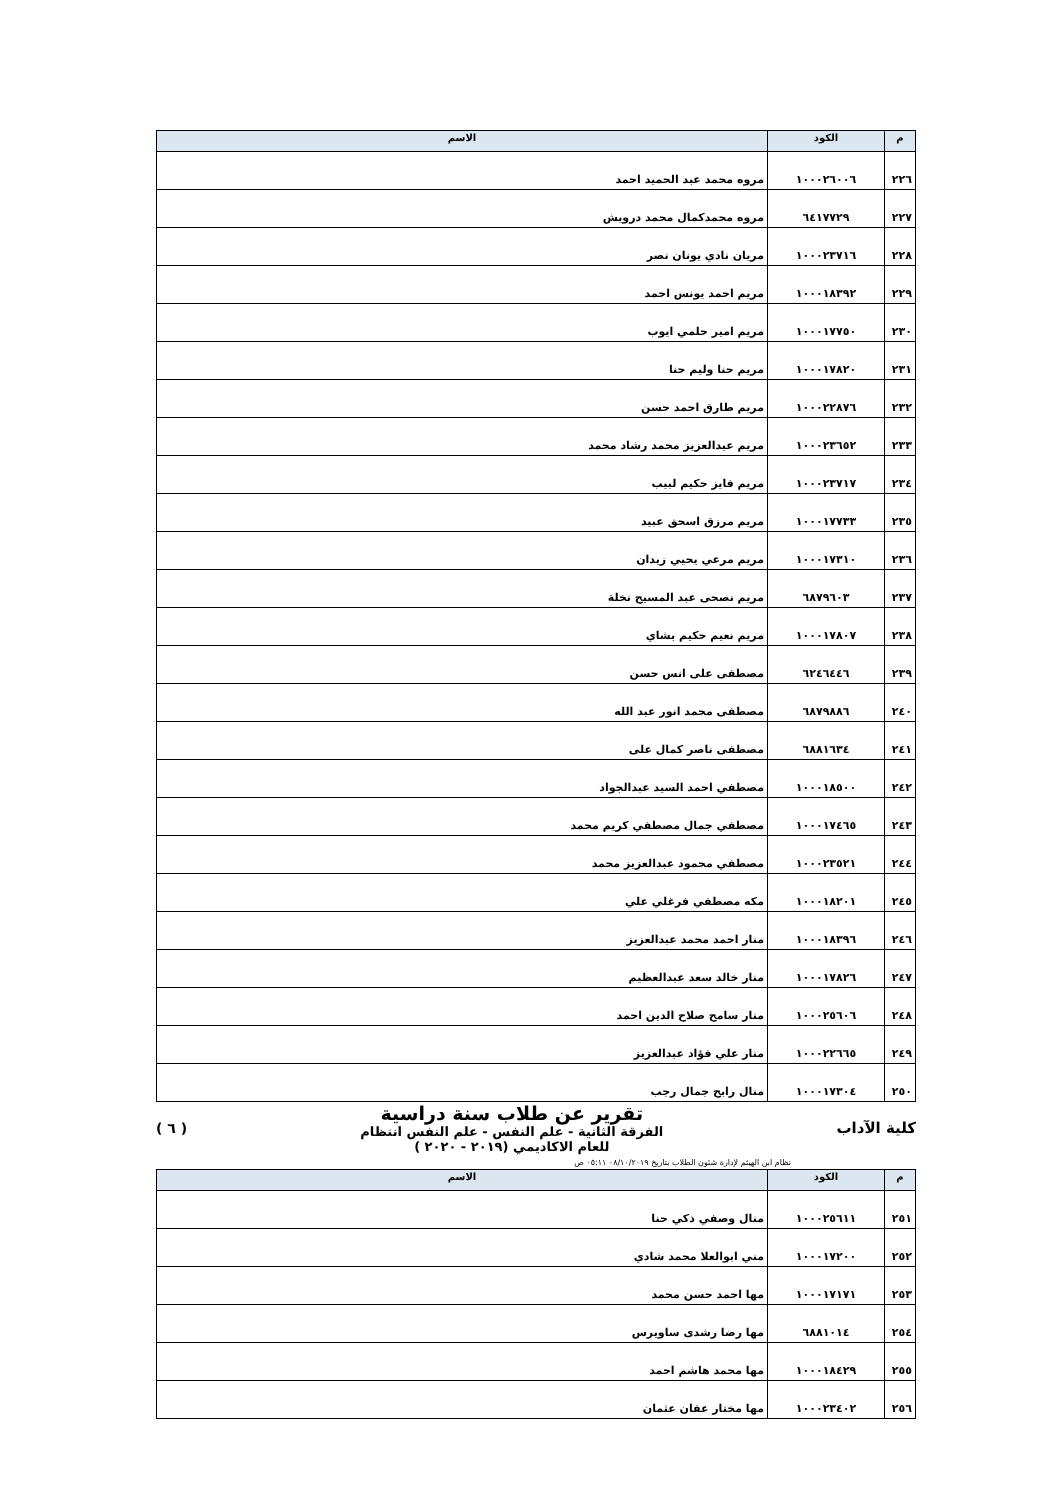| م | الكود | الاسم |
| --- | --- | --- |
| ٢٢٦ | ١٠٠٠٢٦٠٠٦ | مروه محمد عبد الحميد احمد |
| ٢٢٧ | ٦٤١٧٧٢٩ | مروه محمدكمال محمد درويش |
| ٢٢٨ | ١٠٠٠٢٣٧١٦ | مريان نادي يونان نصر |
| ٢٢٩ | ١٠٠٠١٨٣٩٢ | مريم احمد يونس احمد |
| ٢٣٠ | ١٠٠٠١٧٧٥٠ | مريم امير حلمي ايوب |
| ٢٣١ | ١٠٠٠١٧٨٢٠ | مريم حنا وليم حنا |
| ٢٣٢ | ١٠٠٠٢٢٨٧٦ | مريم طارق احمد حسن |
| ٢٣٣ | ١٠٠٠٢٣٦٥٢ | مريم عبدالعزيز محمد رشاد محمد |
| ٢٣٤ | ١٠٠٠٢٣٧١٧ | مريم فايز حكيم لبيب |
| ٢٣٥ | ١٠٠٠١٧٧٣٣ | مريم مرزق اسحق عبيد |
| ٢٣٦ | ١٠٠٠١٧٣١٠ | مريم مرعي يحيي زيدان |
| ٢٣٧ | ٦٨٧٩٦٠٣ | مريم نصحى عبد المسيح نخلة |
| ٢٣٨ | ١٠٠٠١٧٨٠٧ | مريم نعيم حكيم بشاي |
| ٢٣٩ | ٦٢٤٦٤٤٦ | مصطفى على انس حسن |
| ٢٤٠ | ٦٨٧٩٨٨٦ | مصطفى محمد انور عبد الله |
| ٢٤١ | ٦٨٨١٦٣٤ | مصطفى ناصر كمال على |
| ٢٤٢ | ١٠٠٠١٨٥٠٠ | مصطفي احمد السيد عبدالجواد |
| ٢٤٣ | ١٠٠٠١٧٤٦٥ | مصطفي جمال مصطفي كريم محمد |
| ٢٤٤ | ١٠٠٠٢٣٥٢١ | مصطفي محمود عبدالعزيز محمد |
| ٢٤٥ | ١٠٠٠١٨٢٠١ | مكه مصطفي فرغلي علي |
| ٢٤٦ | ١٠٠٠١٨٣٩٦ | منار احمد محمد عبدالعزيز |
| ٢٤٧ | ١٠٠٠١٧٨٢٦ | منار خالد سعد عبدالعظيم |
| ٢٤٨ | ١٠٠٠٢٥٦٠٦ | منار سامح صلاح الدين احمد |
| ٢٤٩ | ١٠٠٠٢٢٦٦٥ | منار علي فؤاد عبدالعزيز |
| ٢٥٠ | ١٠٠٠١٧٣٠٤ | منال رابح جمال رجب |
كلية الآداب
تقرير عن طلاب سنة دراسية
الفرقة الثانية - علم النفس - علم النفس انتظام
للعام الاكاديمي (٢٠١٩ - ٢٠٢٠ )
( ٦ )
نظام ابن الهيثم لإدارة شئون الطلاب بتاريخ ٠٨/١٠/٢٠١٩ ٠٥:١١ ص
| م | الكود | الاسم |
| --- | --- | --- |
| ٢٥١ | ١٠٠٠٢٥٦١١ | منال وصفي ذكي حنا |
| ٢٥٢ | ١٠٠٠١٧٢٠٠ | مني ابوالعلا محمد شادي |
| ٢٥٣ | ١٠٠٠١٧١٧١ | مها احمد حسن محمد |
| ٢٥٤ | ٦٨٨١٠١٤ | مها رضا رشدى ساويرس |
| ٢٥٥ | ١٠٠٠١٨٤٢٩ | مها محمد هاشم احمد |
| ٢٥٦ | ١٠٠٠٢٣٤٠٢ | مها مختار عفان عثمان |